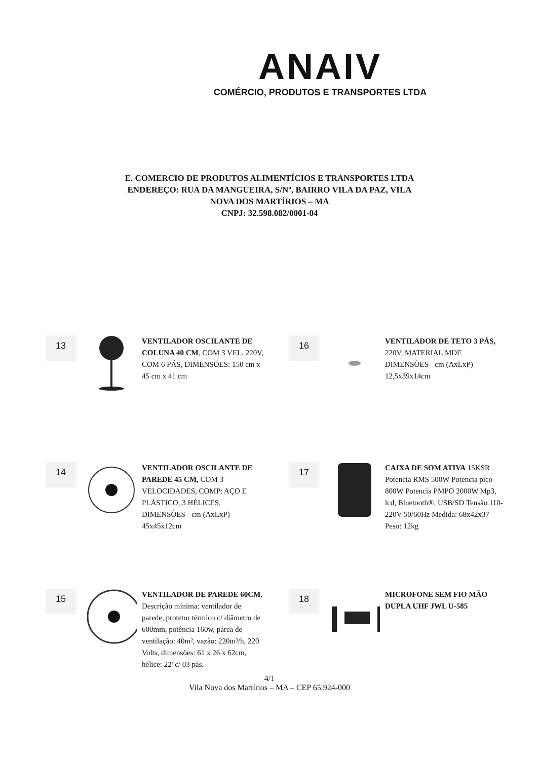ANAIV
COMÉRCIO, PRODUTOS E TRANSPORTES LTDA
E. COMERCIO DE PRODUTOS ALIMENTÍCIOS E TRANSPORTES LTDA
ENDEREÇO: RUA DA MANGUEIRA, S/Nº, BAIRRO VILA DA PAZ, VILA
NOVA DOS MARTÍRIOS – MA
CNPJ: 32.598.082/0001-04
13
VENTILADOR OSCILANTE DE COLUNA 40 CM, COM 3 VEL, 220V, COM 6 PÁS, DIMENSÕES: 150 cm x 45 cm x 41 cm
16
VENTILADOR DE TETO 3 PÁS, 220V, MATERIAL MDF DIMENSÕES - cm (AxLxP) 12,5x39x14cm
14
VENTILADOR OSCILANTE DE PAREDE 45 CM, COM 3 VELOCIDADES, COMP: AÇO E PLÁSTICO, 3 HÉLICES, DIMENSÕES - cm (AxLxP) 45x45x12cm
17
CAIXA DE SOM ATIVA 15KSR Potencia RMS 500W Potencia pico 800W Potencia PMPO 2000W Mp3, lcd, Bluetooth®, USB/SD Tensão 110-220V 50/60Hz Medida: 68x42x37 Peso: 12kg
15
VENTILADOR DE PAREDE 60CM. Descrição mínima: ventilador de parede, protetor térmico c/ diâmetro de 600mm, potência 160w, párea de ventilação: 40m², vazão: 220m³/h, 220 Volts, dimensões: 61 x 26 x 62cm, hélice: 22' c/ 03 pás.
18
MICROFONE SEM FIO MÃO DUPLA UHF JWL U-585
4/1
Vila Nova dos Martírios – MA – CEP 65.924-000